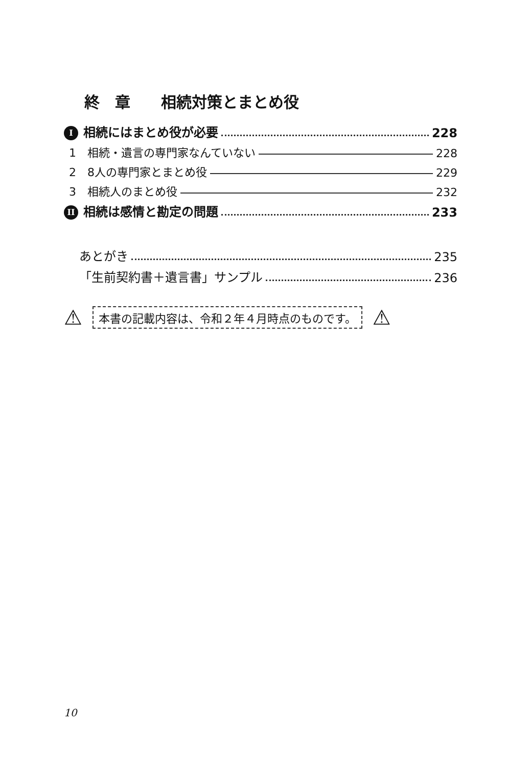終　章　　相続対策とまとめ役
I相続にはまとめ役が必要 228
1　相続・遺言の専門家なんていない 228
2　8人の専門家とまとめ役 229
3　相続人のまとめ役 232
II 相続は感情と勘定の問題 233
あとがき 235
「生前契約書＋遺言書」サンプル 236
⚠ 本書の記載内容は、令和２年４月時点のものです。 ⚠
10